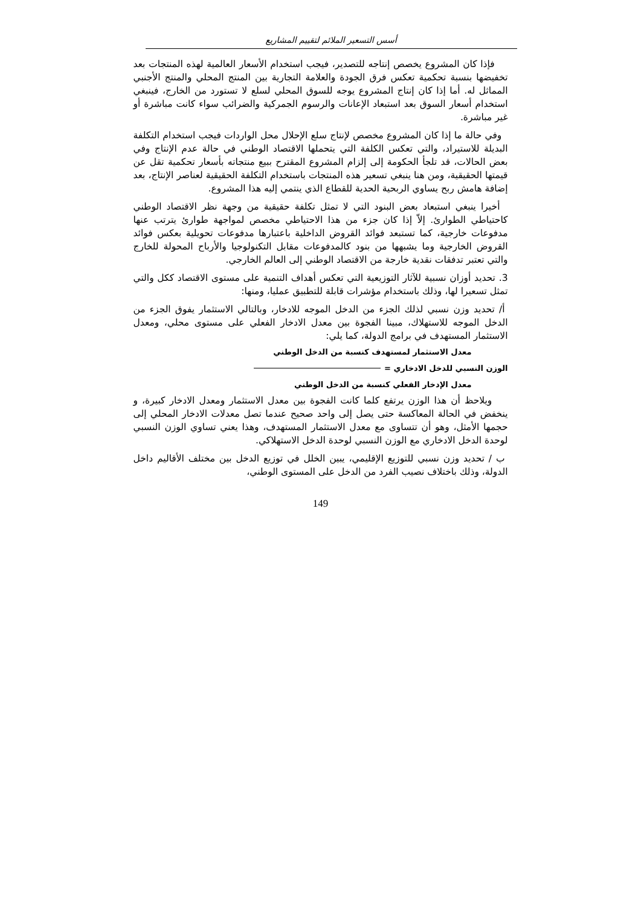أسس التسعير الملائم لتقييم المشاريع
فإذا كان المشروع يخصص إنتاجه للتصدير، فيجب استخدام الأسعار العالمية لهذه المنتجات بعد تخفيضها بنسبة تحكمية تعكس فرق الجودة والعلامة التجارية بين المنتج المحلي والمنتج الأجنبي المماثل له. أما إذا كان إنتاج المشروع يوجه للسوق المحلي لسلع لا تستورد من الخارج، فينبغي استخدام أسعار السوق بعد استبعاد الإعانات والرسوم الجمركية والضرائب سواء كانت مباشرة أو غير مباشرة.
وفي حالة ما إذا كان المشروع مخصص لإنتاج سلع الإحلال محل الواردات فيجب استخدام التكلفة البديلة للاستيراد، والتي تعكس الكلفة التي يتحملها الاقتصاد الوطني في حالة عدم الإنتاج وفي بعض الحالات، قد تلجأ الحكومة إلى إلزام المشروع المقترح ببيع منتجاته بأسعار تحكمية تقل عن قيمتها الحقيقية، ومن هنا ينبغي تسعير هذه المنتجات باستخدام التكلفة الحقيقية لعناصر الإنتاج، بعد إضافة هامش ربح يساوي الربحية الحدية للقطاع الذي ينتمي إليه هذا المشروع.
أخيرا ينبغي استبعاد بعض البنود التي لا تمثل تكلفة حقيقية من وجهة نظر الاقتصاد الوطني كاحتياطي الطوارئ. إلاّ إذا كان جزء من هذا الاحتياطي مخصص لمواجهة طوارئ يترتب عنها مدفوعات خارجية، كما تستبعد فوائد القروض الداخلية باعتبارها مدفوعات تحويلية بعكس فوائد القروض الخارجية وما يشبهها من بنود كالمدفوعات مقابل التكنولوجيا والأرباح المحولة للخارج والتي تعتبر تدفقات نقدية خارجة من الاقتصاد الوطني إلى العالم الخارجي.
3. تحديد أوزان نسبية للآثار التوزيعية التي تعكس أهداف التنمية على مستوى الاقتصاد ككل والتي تمثل تسعيرا لها، وذلك باستخدام مؤشرات قابلة للتطبيق عمليا، ومنها:
أ/ تحديد وزن نسبي لذلك الجزء من الدخل الموجه للادخار، وبالتالي الاستثمار يفوق الجزء من الدخل الموجه للاستهلاك، مبينا الفجوة بين معدل الادخار الفعلي على مستوى محلي، ومعدل الاستثمار المستهدف في برامج الدولة، كما يلي:
معدل الاستثمار لمستهدف كنسبة من الدخل الوطني
الوزن النسبي للدخل الادخاري =
معدل الإدخار الفعلي كنسبة من الدخل الوطني
ويلاحظ أن هذا الوزن يرتفع كلما كانت الفجوة بين معدل الاستثمار ومعدل الادخار كبيرة، و ينخفض في الحالة المعاكسة حتى يصل إلى واحد صحيح عندما تصل معدلات الادخار المحلي إلى حجمها الأمثل، وهو أن تتساوى مع معدل الاستثمار المستهدف، وهذا يعني تساوي الوزن النسبي لوحدة الدخل الادخاري مع الوزن النسبي لوحدة الدخل الاستهلاكي.
ب / تحديد وزن نسبي للتوزيع الإقليمي، يبين الخلل في توزيع الدخل بين مختلف الأقاليم داخل الدولة، وذلك باختلاف نصيب الفرد من الدخل على المستوى الوطني،
149